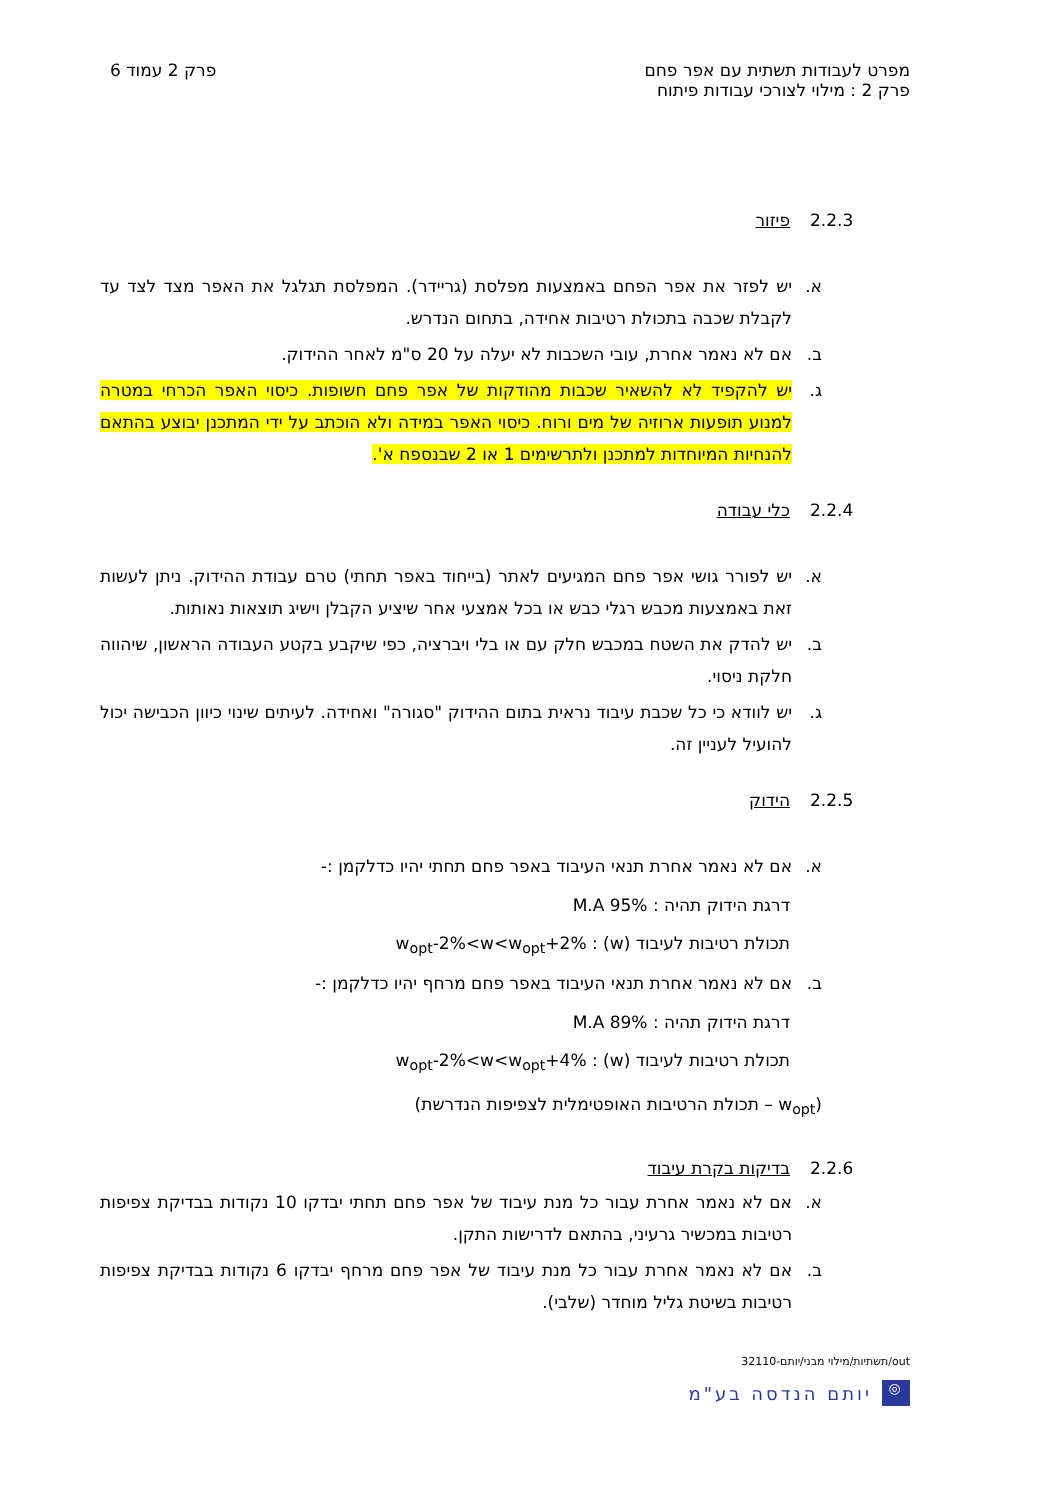מפרט לעבודות תשתית עם אפר פחם
פרק 2 : מילוי לצורכי עבודות פיתוח
פרק 2 עמוד 6
2.2.3 פיזור
א. יש לפזר את אפר הפחם באמצעות מפלסת (גריידר). המפלסת תגלגל את האפר מצד לצד עד לקבלת שכבה בתכולת רטיבות אחידה, בתחום הנדרש.
ב. אם לא נאמר אחרת, עובי השכבות לא יעלה על 20 ס"מ לאחר ההידוק.
ג. יש להקפיד לא להשאיר שכבות מהודקות של אפר פחם חשופות. כיסוי האפר הכרחי במטרה למנוע תופעות ארוזיה של מים ורוח. כיסוי האפר במידה ולא הוכתב על ידי המתכנן יבוצע בהתאם להנחיות המיוחדות למתכנן ולתרשימים 1 או 2 שבנספח א'.
2.2.4 כלי עבודה
א. יש לפורר גושי אפר פחם המגיעים לאתר (בייחוד באפר תחתי) טרם עבודת ההידוק. ניתן לעשות זאת באמצעות מכבש רגלי כבש או בכל אמצעי אחר שיציע הקבלן וישיג תוצאות נאותות.
ב. יש להדק את השטח במכבש חלק עם או בלי ויברציה, כפי שיקבע בקטע העבודה הראשון, שיהווה חלקת ניסוי.
ג. יש לוודא כי כל שכבת עיבוד נראית בתום ההידוק "סגורה" ואחידה. לעיתים שינוי כיוון הכבישה יכול להועיל לעניין זה.
2.2.5 הידוק
א. אם לא נאמר אחרת תנאי העיבוד באפר פחם תחתי יהיו כדלקמן :-
דרגת הידוק תהיה : 95% M.A
תכולת רטיבות לעיבוד (w) : w<sub>opt</sub>-2%<w<w<sub>opt</sub>+2%
ב. אם לא נאמר אחרת תנאי העיבוד באפר פחם מרחף יהיו כדלקמן :-
דרגת הידוק תהיה : 89% M.A
תכולת רטיבות לעיבוד (w) : w<sub>opt</sub>-2%<w<w<sub>opt</sub>+4%
(w<sub>opt</sub> – תכולת הרטיבות האופטימלית לצפיפות הנדרשת)
2.2.6 בדיקות בקרת עיבוד
א. אם לא נאמר אחרת עבור כל מנת עיבוד של אפר פחם תחתי יבדקו 10 נקודות בבדיקת צפיפות רטיבות במכשיר גרעיני, בהתאם לדרישות התקן.
ב. אם לא נאמר אחרת עבור כל מנת עיבוד של אפר פחם מרחף יבדקו 6 נקודות בבדיקת צפיפות רטיבות בשיטת גליל מוחדר (שלבי).
out/תשתיות/מילוי מבני/יותם-32110
◎ יותם הנדסה בע"מ